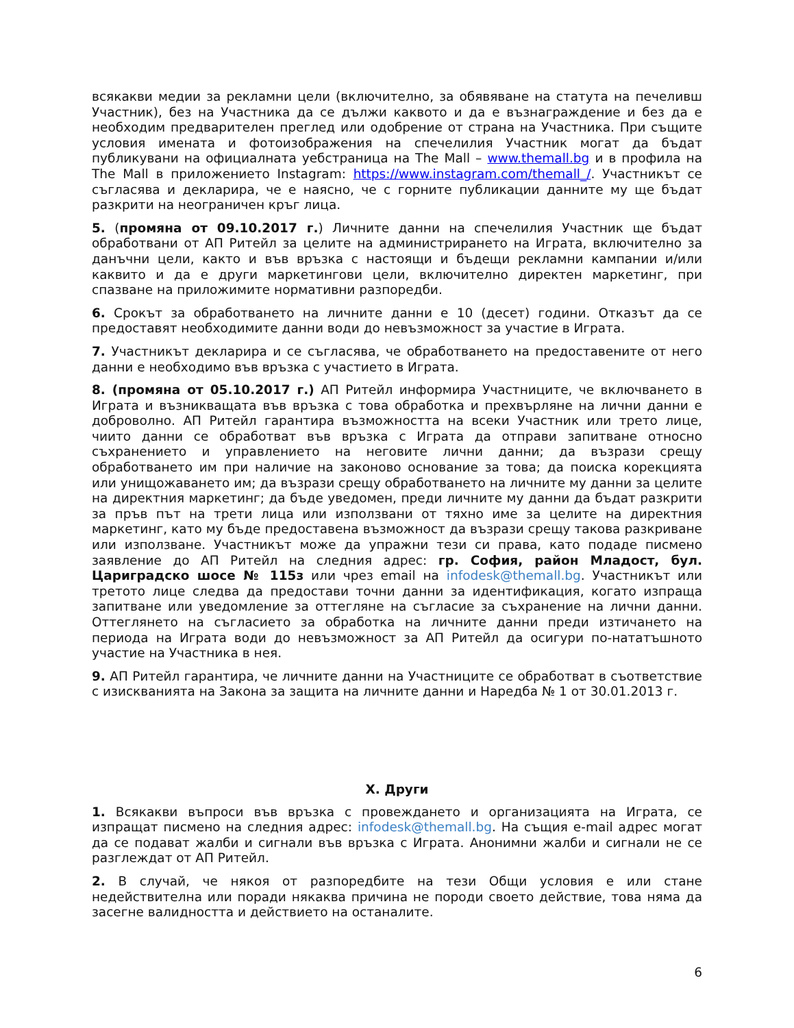всякакви медии за рекламни цели (включително, за обявяване на статута на печеливш Участник), без на Участника да се дължи каквото и да е възнаграждение и без да е необходим предварителен преглед или одобрение от страна на Участника. При същите условия имената и фотоизображения на спечелилия Участник могат да бъдат публикувани на официалната уебстраница на The Mall – www.themall.bg и в профила на The Mall в приложението Instagram: https://www.instagram.com/themall_/. Участникът се съгласява и декларира, че е наясно, че с горните публикации данните му ще бъдат разкрити на неограничен кръг лица.
5. (промяна от 09.10.2017 г.) Личните данни на спечелилия Участник ще бъдат обработвани от АП Ритейл за целите на администрирането на Играта, включително за данъчни цели, както и във връзка с настоящи и бъдещи рекламни кампании и/или каквито и да е други маркетингови цели, включително директен маркетинг, при спазване на приложимите нормативни разпоредби.
6. Срокът за обработването на личните данни е 10 (десет) години. Отказът да се предоставят необходимите данни води до невъзможност за участие в Играта.
7. Участникът декларира и се съгласява, че обработването на предоставените от него данни е необходимо във връзка с участието в Играта.
8. (промяна от 05.10.2017 г.) АП Ритейл информира Участниците, че включването в Играта и възникващата във връзка с това обработка и прехвърляне на лични данни е доброволно. АП Ритейл гарантира възможността на всеки Участник или трето лице, чиито данни се обработват във връзка с Играта да отправи запитване относно съхранението и управлението на неговите лични данни; да възрази срещу обработването им при наличие на законово основание за това; да поиска корекцията или унищожаването им; да възрази срещу обработването на личните му данни за целите на директния маркетинг; да бъде уведомен, преди личните му данни да бъдат разкрити за пръв път на трети лица или използвани от тяхно име за целите на директния маркетинг, като му бъде предоставена възможност да възрази срещу такова разкриване или използване. Участникът може да упражни тези си права, като подаде писмено заявление до АП Ритейл на следния адрес: гр. София, район Младост, бул. Цариградско шосе № 115з или чрез email на infodesk@themall.bg. Участникът или третото лице следва да предостави точни данни за идентификация, когато изпраща запитване или уведомление за оттегляне на съгласие за съхранение на лични данни. Оттеглянето на съгласието за обработка на личните данни преди изтичането на периода на Играта води до невъзможност за АП Ритейл да осигури по-нататъшното участие на Участника в нея.
9. АП Ритейл гарантира, че личните данни на Участниците се обработват в съответствие с изискванията на Закона за защита на личните данни и Наредба № 1 от 30.01.2013 г.
X. Други
1. Всякакви въпроси във връзка с провеждането и организацията на Играта, се изпращат писмено на следния адрес: infodesk@themall.bg. На същия e-mail адрес могат да се подават жалби и сигнали във връзка с Играта. Анонимни жалби и сигнали не се разглеждат от АП Ритейл.
2. В случай, че някоя от разпоредбите на тези Общи условия е или стане недействителна или поради някаква причина не породи своето действие, това няма да засегне валидността и действието на останалите.
6